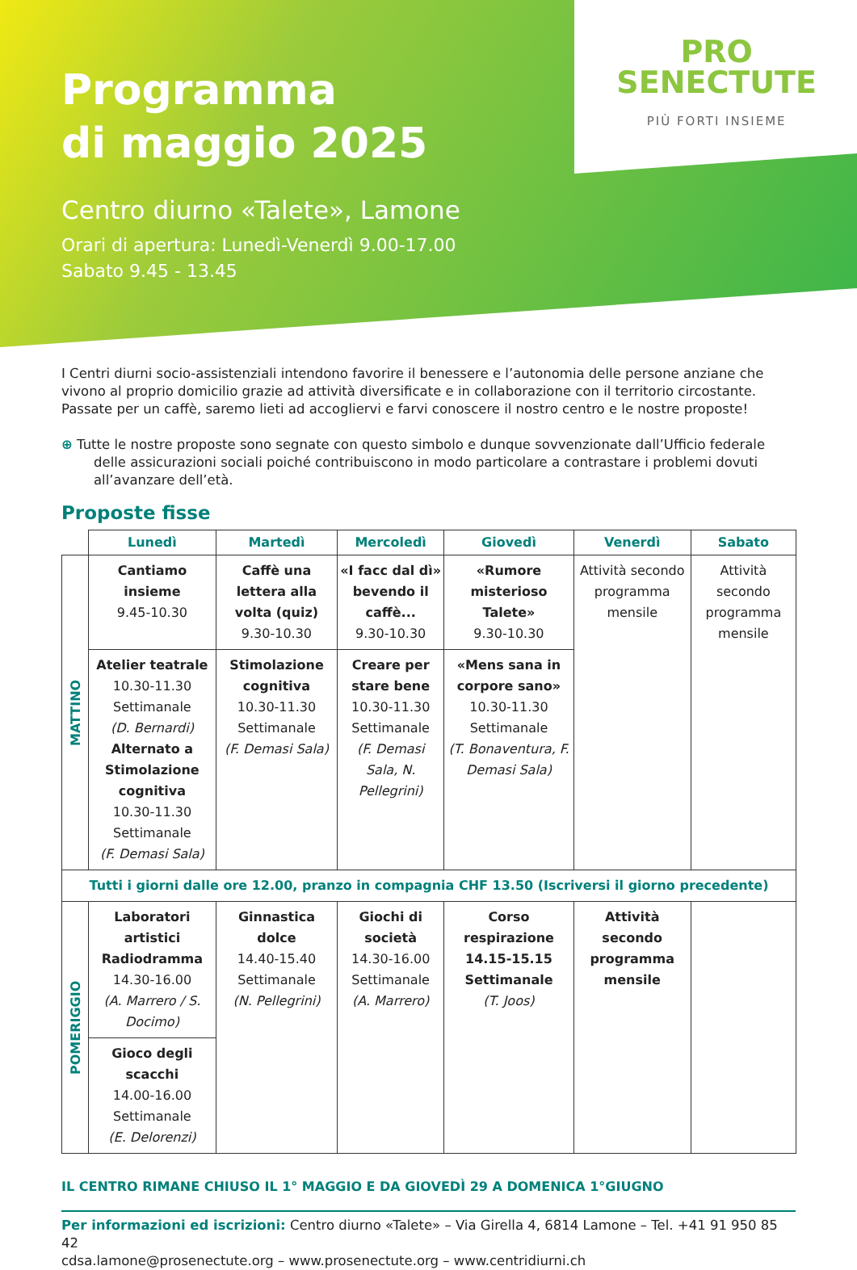PRO
SENECTUTE
PIÙ FORTI INSIEME
Programma
di maggio 2025
Centro diurno «Talete», Lamone
Orari di apertura: Lunedì-Venerdì 9.00-17.00
Sabato 9.45 - 13.45
I Centri diurni socio-assistenziali intendono favorire il benessere e l’autonomia delle persone anziane che vivono al proprio domicilio grazie ad attività diversificate e in collaborazione con il territorio circostante. Passate per un caffè, saremo lieti ad accogliervi e farvi conoscere il nostro centro e le nostre proposte!
⊕ Tutte le nostre proposte sono segnate con questo simbolo e dunque sovvenzionate dall’Ufficio federale delle assicurazioni sociali poiché contribuiscono in modo particolare a contrastare i problemi dovuti all’avanzare dell’età.
Proposte fisse
| | Lunedì | Martedì | Mercoledì | Giovedì | Venerdì | Sabato |
| --- | --- | --- | --- | --- | --- | --- |
| MATTINO | Cantiamo insieme 9.45-10.30 | Caffè una lettera alla volta (quiz) 9.30-10.30 | «I facc dal dì» bevendo il caffè... 9.30-10.30 | «Rumore misterioso Talete» 9.30-10.30 | Attività secondo programma mensile | Attività secondo programma mensile |
| | Atelier teatrale 10.30-11.30 Settimanale (D. Bernardi) Alternato a Stimolazione cognitiva 10.30-11.30 Settimanale (F. Demasi Sala) | Stimolazione cognitiva 10.30-11.30 Settimanale (F. Demasi Sala) | Creare per stare bene 10.30-11.30 Settimanale (F. Demasi Sala, N. Pellegrini) | «Mens sana in corpore sano» 10.30-11.30 Settimanale (T. Bonaventura, F. Demasi Sala) | | |
| Tutti i giorni dalle ore 12.00, pranzo in compagnia CHF 13.50 (Iscriversi il giorno precedente) | | | | | | |
| POMERIGGIO | Laboratori artistici Radiodramma 14.30-16.00 (A. Marrero / S. Docimo) | Ginnastica dolce 14.40-15.40 Settimanale (N. Pellegrini) | Giochi di società 14.30-16.00 Settimanale (A. Marrero) | Corso respirazione 14.15-15.15 Settimanale (T. Joos) | Attività secondo programma mensile | |
| | Gioco degli scacchi 14.00-16.00 Settimanale (E. Delorenzi) | | | | | |
IL CENTRO RIMANE CHIUSO IL 1° MAGGIO E DA GIOVEDÌ 29 A DOMENICA 1°GIUGNO
Per informazioni ed iscrizioni: Centro diurno «Talete» – Via Girella 4, 6814 Lamone – Tel. +41 91 950 85 42
cdsa.lamone@prosenectute.org – www.prosenectute.org – www.centridiurni.ch